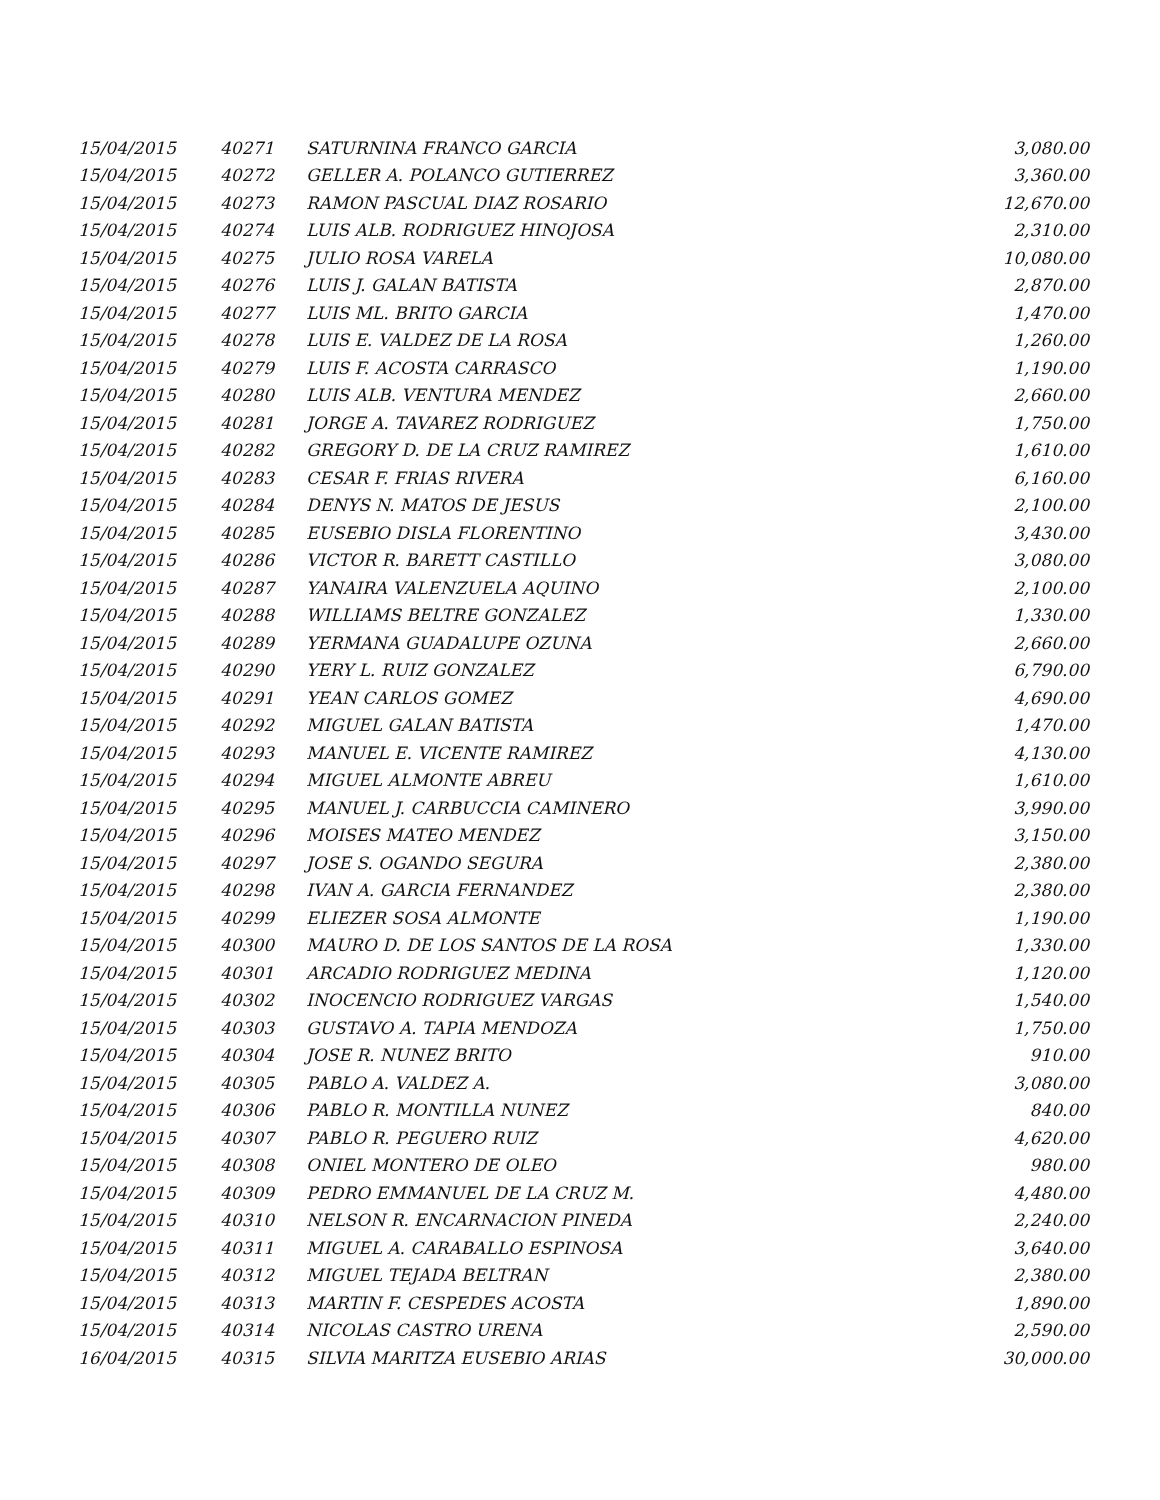| 15/04/2015 | 40271 | SATURNINA FRANCO GARCIA | 3,080.00 |
| 15/04/2015 | 40272 | GELLER A. POLANCO GUTIERREZ | 3,360.00 |
| 15/04/2015 | 40273 | RAMON PASCUAL DIAZ ROSARIO | 12,670.00 |
| 15/04/2015 | 40274 | LUIS ALB. RODRIGUEZ HINOJOSA | 2,310.00 |
| 15/04/2015 | 40275 | JULIO ROSA VARELA | 10,080.00 |
| 15/04/2015 | 40276 | LUIS J. GALAN BATISTA | 2,870.00 |
| 15/04/2015 | 40277 | LUIS ML. BRITO GARCIA | 1,470.00 |
| 15/04/2015 | 40278 | LUIS E. VALDEZ DE LA ROSA | 1,260.00 |
| 15/04/2015 | 40279 | LUIS F. ACOSTA CARRASCO | 1,190.00 |
| 15/04/2015 | 40280 | LUIS ALB. VENTURA MENDEZ | 2,660.00 |
| 15/04/2015 | 40281 | JORGE A. TAVAREZ RODRIGUEZ | 1,750.00 |
| 15/04/2015 | 40282 | GREGORY D. DE LA CRUZ RAMIREZ | 1,610.00 |
| 15/04/2015 | 40283 | CESAR F. FRIAS RIVERA | 6,160.00 |
| 15/04/2015 | 40284 | DENYS N. MATOS DE JESUS | 2,100.00 |
| 15/04/2015 | 40285 | EUSEBIO DISLA FLORENTINO | 3,430.00 |
| 15/04/2015 | 40286 | VICTOR R. BARETT CASTILLO | 3,080.00 |
| 15/04/2015 | 40287 | YANAIRA VALENZUELA AQUINO | 2,100.00 |
| 15/04/2015 | 40288 | WILLIAMS BELTRE GONZALEZ | 1,330.00 |
| 15/04/2015 | 40289 | YERMANA GUADALUPE OZUNA | 2,660.00 |
| 15/04/2015 | 40290 | YERY L. RUIZ GONZALEZ | 6,790.00 |
| 15/04/2015 | 40291 | YEAN CARLOS GOMEZ | 4,690.00 |
| 15/04/2015 | 40292 | MIGUEL GALAN BATISTA | 1,470.00 |
| 15/04/2015 | 40293 | MANUEL E. VICENTE RAMIREZ | 4,130.00 |
| 15/04/2015 | 40294 | MIGUEL ALMONTE ABREU | 1,610.00 |
| 15/04/2015 | 40295 | MANUEL J. CARBUCCIA CAMINERO | 3,990.00 |
| 15/04/2015 | 40296 | MOISES MATEO MENDEZ | 3,150.00 |
| 15/04/2015 | 40297 | JOSE S. OGANDO SEGURA | 2,380.00 |
| 15/04/2015 | 40298 | IVAN A. GARCIA FERNANDEZ | 2,380.00 |
| 15/04/2015 | 40299 | ELIEZER SOSA ALMONTE | 1,190.00 |
| 15/04/2015 | 40300 | MAURO D. DE LOS SANTOS DE LA ROSA | 1,330.00 |
| 15/04/2015 | 40301 | ARCADIO RODRIGUEZ MEDINA | 1,120.00 |
| 15/04/2015 | 40302 | INOCENCIO RODRIGUEZ VARGAS | 1,540.00 |
| 15/04/2015 | 40303 | GUSTAVO A. TAPIA MENDOZA | 1,750.00 |
| 15/04/2015 | 40304 | JOSE R. NUNEZ BRITO | 910.00 |
| 15/04/2015 | 40305 | PABLO A. VALDEZ A. | 3,080.00 |
| 15/04/2015 | 40306 | PABLO R. MONTILLA NUNEZ | 840.00 |
| 15/04/2015 | 40307 | PABLO R. PEGUERO RUIZ | 4,620.00 |
| 15/04/2015 | 40308 | ONIEL MONTERO DE OLEO | 980.00 |
| 15/04/2015 | 40309 | PEDRO EMMANUEL DE LA CRUZ M. | 4,480.00 |
| 15/04/2015 | 40310 | NELSON R. ENCARNACION PINEDA | 2,240.00 |
| 15/04/2015 | 40311 | MIGUEL A. CARABALLO ESPINOSA | 3,640.00 |
| 15/04/2015 | 40312 | MIGUEL TEJADA BELTRAN | 2,380.00 |
| 15/04/2015 | 40313 | MARTIN F. CESPEDES ACOSTA | 1,890.00 |
| 15/04/2015 | 40314 | NICOLAS CASTRO URENA | 2,590.00 |
| 16/04/2015 | 40315 | SILVIA MARITZA EUSEBIO ARIAS | 30,000.00 |